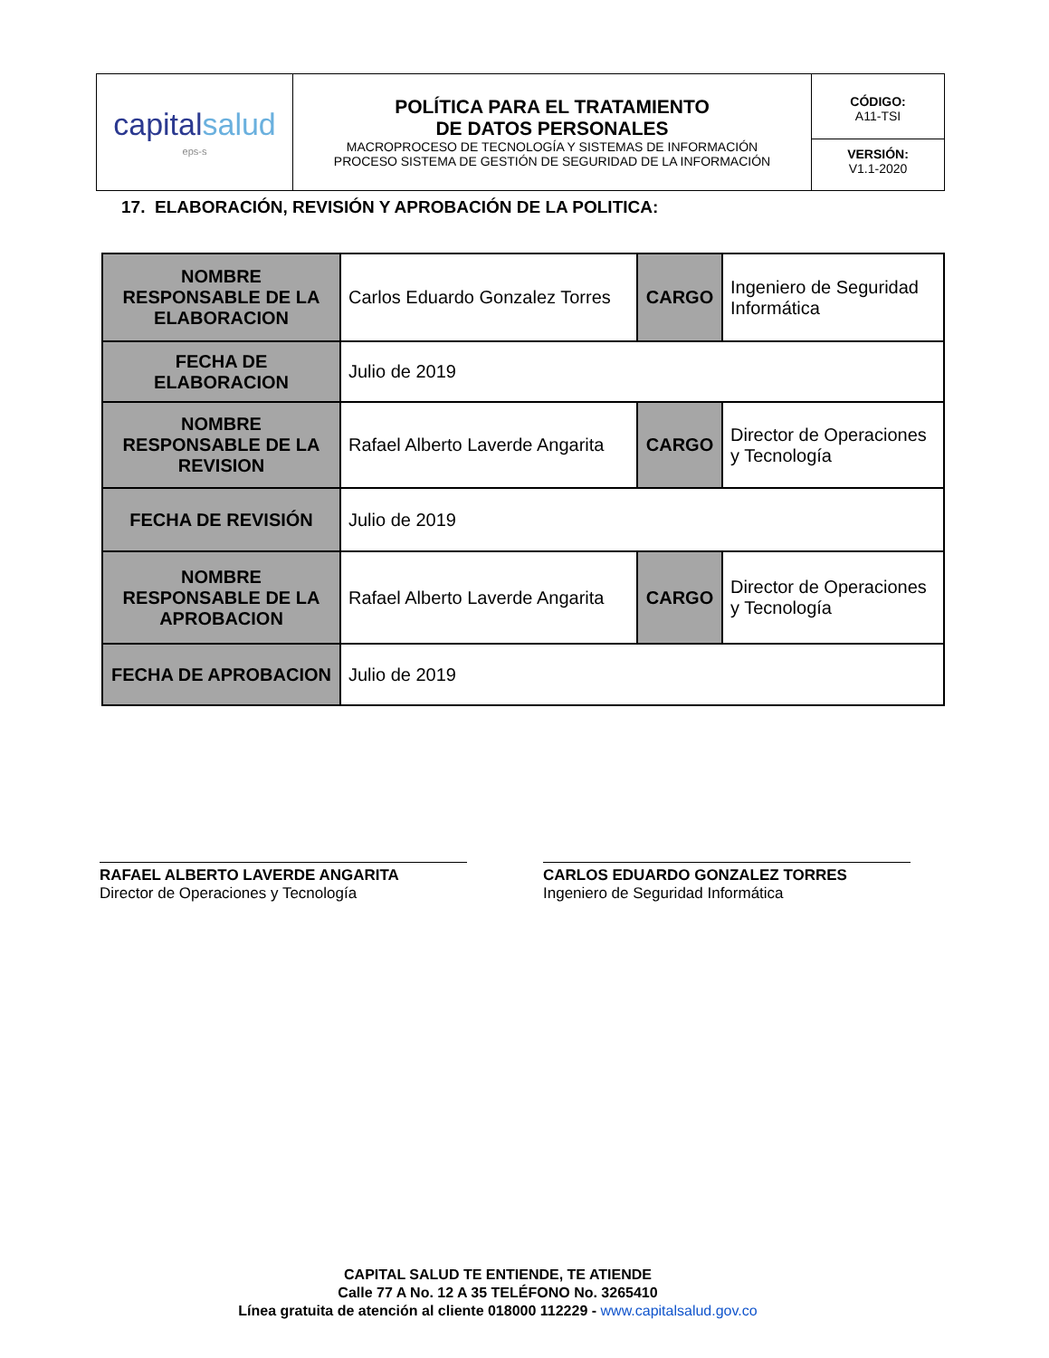| capital salud eps-s | POLÍTICA PARA EL TRATAMIENTO DE DATOS PERSONALES MACROPROCESO DE TECNOLOGÍA Y SISTEMAS DE INFORMACIÓN PROCESO SISTEMA DE GESTIÓN DE SEGURIDAD DE LA INFORMACIÓN | CÓDIGO: A11-TSI VERSIÓN: V1.1-2020 |
17. ELABORACIÓN, REVISIÓN Y APROBACIÓN DE LA POLITICA:
| NOMBRE RESPONSABLE DE LA ELABORACION | Carlos Eduardo Gonzalez Torres | CARGO | Ingeniero de Seguridad Informática |
| FECHA DE ELABORACION | Julio de 2019 | | |
| NOMBRE RESPONSABLE DE LA REVISION | Rafael Alberto Laverde Angarita | CARGO | Director de Operaciones y Tecnología |
| FECHA DE REVISIÓN | Julio de 2019 | | |
| NOMBRE RESPONSABLE DE LA APROBACION | Rafael Alberto Laverde Angarita | CARGO | Director de Operaciones y Tecnología |
| FECHA DE APROBACION | Julio de 2019 | | |
RAFAEL ALBERTO LAVERDE ANGARITA
Director de Operaciones y Tecnología
CARLOS EDUARDO GONZALEZ TORRES
Ingeniero de Seguridad Informática
CAPITAL SALUD TE ENTIENDE, TE ATIENDE
Calle 77 A No. 12 A 35 TELÉFONO No. 3265410
Línea gratuita de atención al cliente 018000 112229 - www.capitalsalud.gov.co